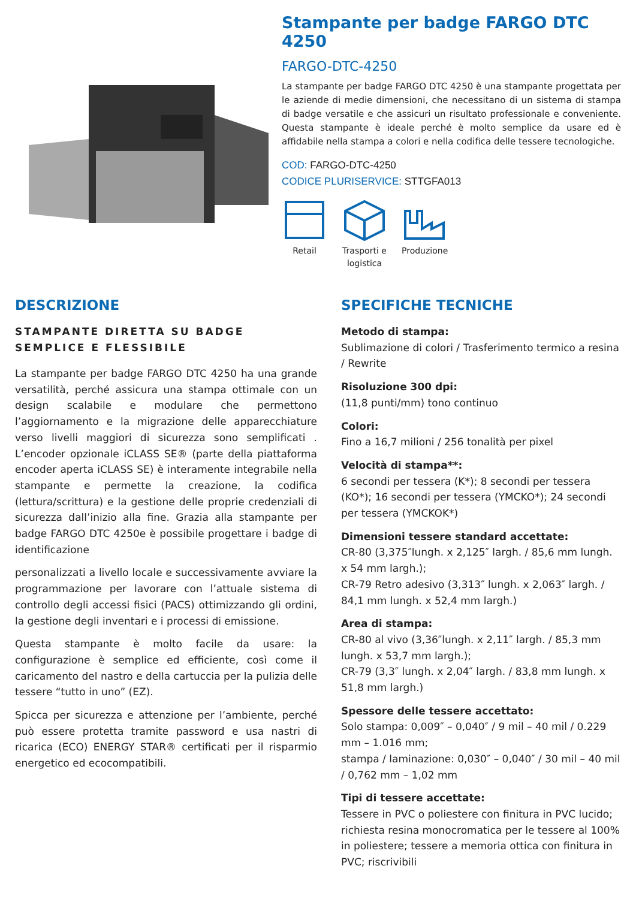Stampante per badge FARGO DTC 4250
FARGO-DTC-4250
La stampante per badge FARGO DTC 4250 è una stampante progettata per le aziende di medie dimensioni, che necessitano di un sistema di stampa di badge versatile e che assicuri un risultato professionale e conveniente. Questa stampante è ideale perché è molto semplice da usare ed è affidabile nella stampa a colori e nella codifica delle tessere tecnologiche.
COD: FARGO-DTC-4250
CODICE PLURISERVICE: STTGFA013
Retail
Trasporti e logistica
Produzione
DESCRIZIONE
STAMPANTE DIRETTA SU BADGE SEMPLICE E FLESSIBILE
La stampante per badge FARGO DTC 4250 ha una grande versatilità, perché assicura una stampa ottimale con un design scalabile e modulare che permettono l’aggiornamento e la migrazione delle apparecchiature verso livelli maggiori di sicurezza sono semplificati . L’encoder opzionale iCLASS SE® (parte della piattaforma encoder aperta iCLASS SE) è interamente integrabile nella stampante e permette la creazione, la codifica (lettura/scrittura) e la gestione delle proprie credenziali di sicurezza dall’inizio alla fine. Grazia alla stampante per badge FARGO DTC 4250e è possibile progettare i badge di identificazione
personalizzati a livello locale e successivamente avviare la programmazione per lavorare con l’attuale sistema di controllo degli accessi fisici (PACS) ottimizzando gli ordini, la gestione degli inventari e i processi di emissione.
Questa stampante è molto facile da usare: la configurazione è semplice ed efficiente, così come il caricamento del nastro e della cartuccia per la pulizia delle tessere “tutto in uno” (EZ).
Spicca per sicurezza e attenzione per l’ambiente, perché può essere protetta tramite password e usa nastri di ricarica (ECO) ENERGY STAR® certificati per il risparmio energetico ed ecocompatibili.
SPECIFICHE TECNICHE
Metodo di stampa:
Sublimazione di colori / Trasferimento termico a resina / Rewrite
Risoluzione 300 dpi:
(11,8 punti/mm) tono continuo
Colori:
Fino a 16,7 milioni / 256 tonalità per pixel
Velocità di stampa**:
6 secondi per tessera (K*); 8 secondi per tessera (KO*); 16 secondi per tessera (YMCKO*); 24 secondi per tessera (YMCKOK*)
Dimensioni tessere standard accettate:
CR-80 (3,375″lungh. x 2,125″ largh. / 85,6 mm lungh. x 54 mm largh.);
CR-79 Retro adesivo (3,313″ lungh. x 2,063″ largh. / 84,1 mm lungh. x 52,4 mm largh.)
Area di stampa:
CR-80 al vivo (3,36″lungh. x 2,11″ largh. / 85,3 mm lungh. x 53,7 mm largh.);
CR-79 (3,3″ lungh. x 2,04″ largh. / 83,8 mm lungh. x 51,8 mm largh.)
Spessore delle tessere accettato:
Solo stampa: 0,009″ – 0,040″ / 9 mil – 40 mil / 0.229 mm – 1.016 mm;
stampa / laminazione: 0,030″ – 0,040″ / 30 mil – 40 mil / 0,762 mm – 1,02 mm
Tipi di tessere accettate:
Tessere in PVC o poliestere con finitura in PVC lucido; richiesta resina monocromatica per le tessere al 100% in poliestere; tessere a memoria ottica con finitura in PVC; riscrivibili